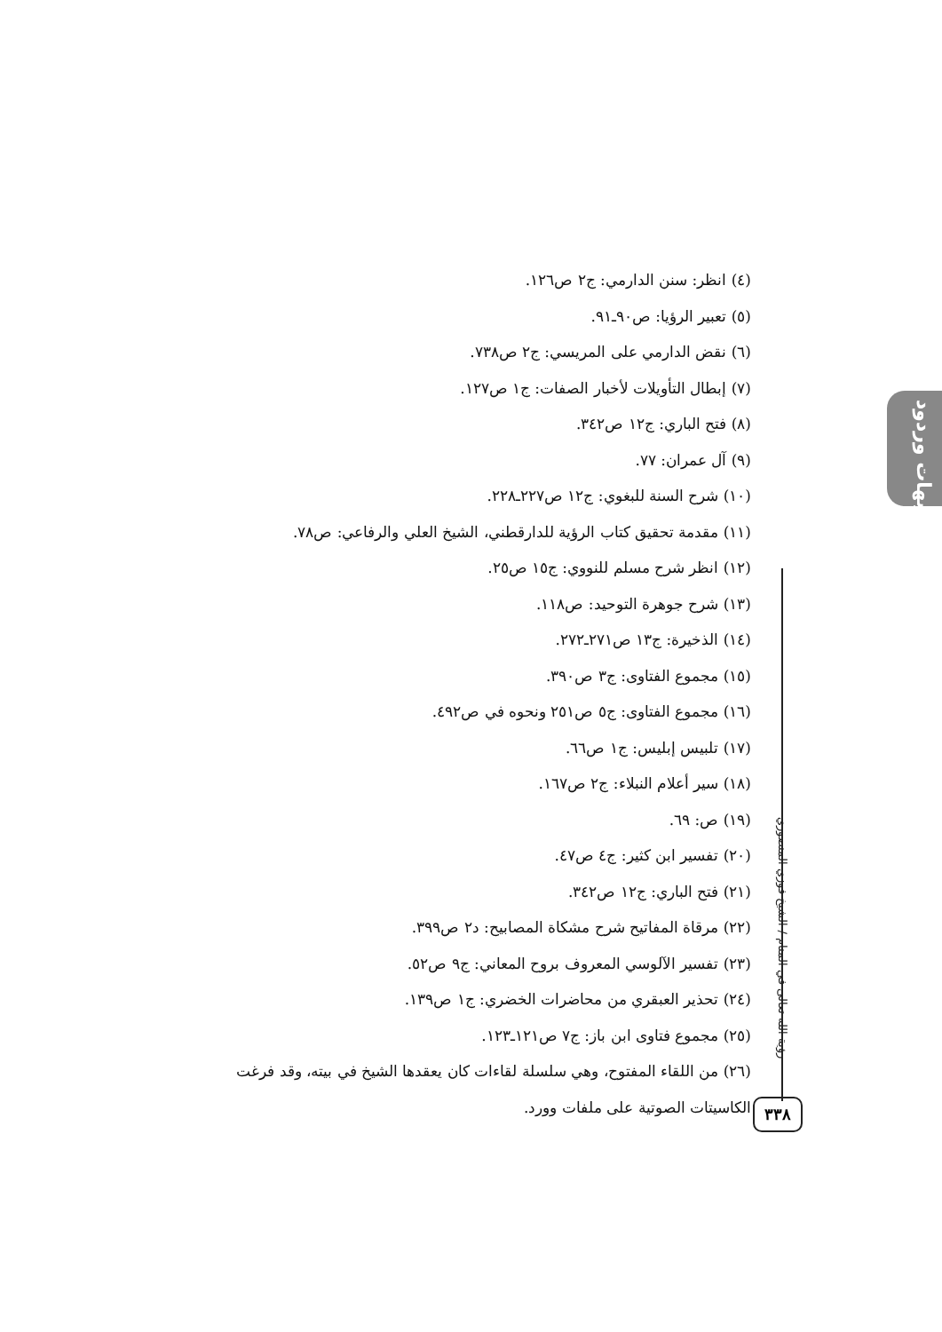شبهات وردود
رؤية الله تعالى في المنام / الشيخ فوزي المنصوري
٣٣٨
(٤) انظر: سنن الدارمي: ج٢ ص١٢٦.
(٥) تعبير الرؤيا: ص٩٠ـ٩١.
(٦) نقض الدارمي على المريسي: ج٢ ص٧٣٨.
(٧) إبطال التأويلات لأخبار الصفات: ج١ ص١٢٧.
(٨) فتح الباري: ج١٢ ص٣٤٢.
(٩) آل عمران: ٧٧.
(١٠) شرح السنة للبغوي: ج١٢ ص٢٢٧ـ٢٢٨.
(١١) مقدمة تحقيق كتاب الرؤية للدارقطني، الشيخ العلي والرفاعي: ص٧٨.
(١٢) انظر شرح مسلم للنووي: ج١٥ ص٢٥.
(١٣) شرح جوهرة التوحيد: ص١١٨.
(١٤) الذخيرة: ج١٣ ص٢٧١ـ٢٧٢.
(١٥) مجموع الفتاوى: ج٣ ص٣٩٠.
(١٦) مجموع الفتاوى: ج٥ ص٢٥١ ونحوه في ص٤٩٢.
(١٧) تلبيس إبليس: ج١ ص٦٦.
(١٨) سير أعلام النبلاء: ج٢ ص١٦٧.
(١٩) ص: ٦٩.
(٢٠) تفسير ابن كثير: ج٤ ص٤٧.
(٢١) فتح الباري: ج١٢ ص٣٤٢.
(٢٢) مرقاة المفاتيح شرح مشكاة المصابيح: د٢ ص٣٩٩.
(٢٣) تفسير الآلوسي المعروف بروح المعاني: ج٩ ص٥٢.
(٢٤) تحذير العبقري من محاضرات الخضري: ج١ ص١٣٩.
(٢٥) مجموع فتاوى ابن باز: ج٧ ص١٢١ـ١٢٣.
(٢٦) من اللقاء المفتوح، وهي سلسلة لقاءات كان يعقدها الشيخ في بيته، وقد فرغت الكاسيتات الصوتية على ملفات وورد.